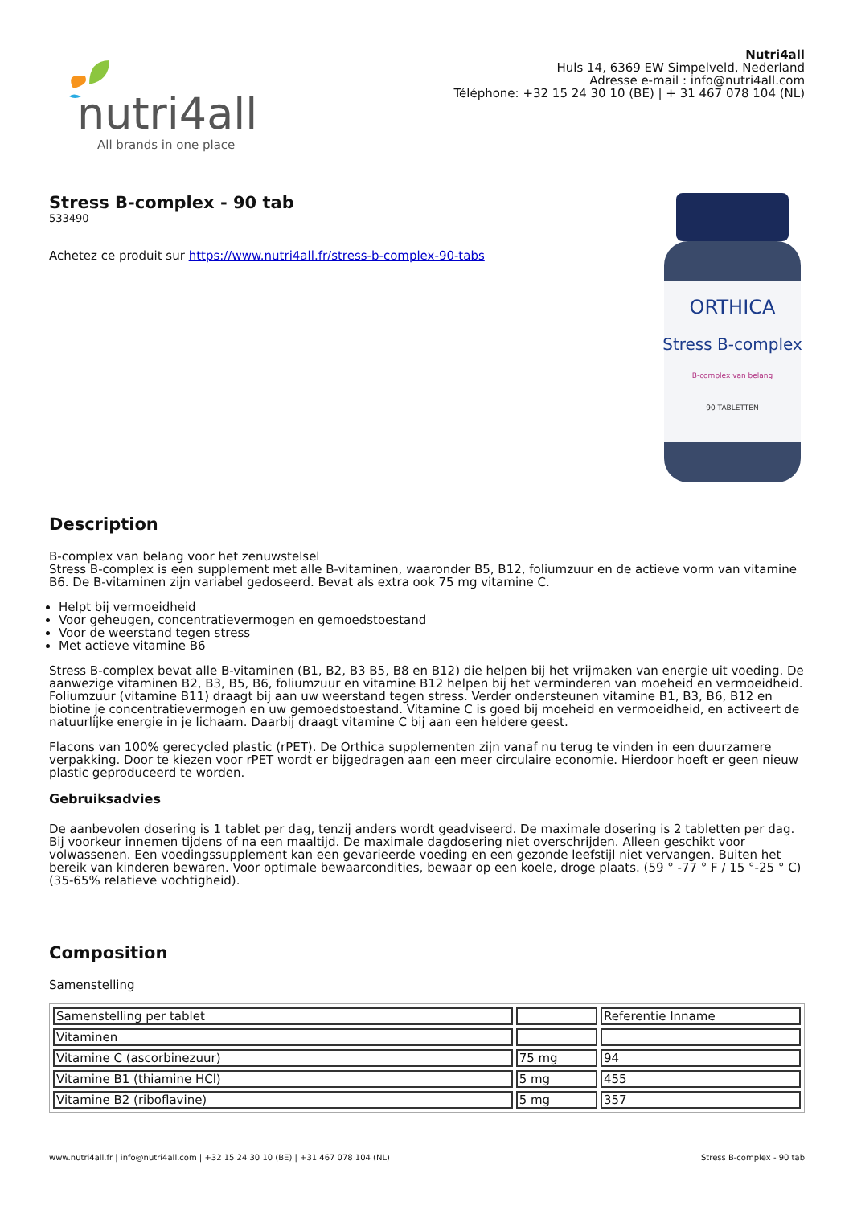nutri4all
All brands in one place
Nutri4all
Huls 14, 6369 EW Simpelveld, Nederland
Adresse e-mail : info@nutri4all.com
Téléphone: +32 15 24 30 10 (BE) | + 31 467 078 104 (NL)
Stress B-complex - 90 tab
533490
Achetez ce produit sur https://www.nutri4all.fr/stress-b-complex-90-tabs
ORTHICA
Stress B-complex
B-complex van belang
90 TABLETTEN
Description
B-complex van belang voor het zenuwstelsel
Stress B-complex is een supplement met alle B-vitaminen, waaronder B5, B12, foliumzuur en de actieve vorm van vitamine B6. De B-vitaminen zijn variabel gedoseerd. Bevat als extra ook 75 mg vitamine C.
Helpt bij vermoeidheid
Voor geheugen, concentratievermogen en gemoedstoestand
Voor de weerstand tegen stress
Met actieve vitamine B6
Stress B-complex bevat alle B-vitaminen (B1, B2, B3 B5, B8 en B12) die helpen bij het vrijmaken van energie uit voeding. De aanwezige vitaminen B2, B3, B5, B6, foliumzuur en vitamine B12 helpen bij het verminderen van moeheid en vermoeidheid. Foliumzuur (vitamine B11) draagt bij aan uw weerstand tegen stress. Verder ondersteunen vitamine B1, B3, B6, B12 en biotine je concentratievermogen en uw gemoedstoestand. Vitamine C is goed bij moeheid en vermoeidheid, en activeert de natuurlijke energie in je lichaam. Daarbij draagt vitamine C bij aan een heldere geest.
Flacons van 100% gerecycled plastic (rPET). De Orthica supplementen zijn vanaf nu terug te vinden in een duurzamere verpakking. Door te kiezen voor rPET wordt er bijgedragen aan een meer circulaire economie. Hierdoor hoeft er geen nieuw plastic geproduceerd te worden.
Gebruiksadvies
De aanbevolen dosering is 1 tablet per dag, tenzij anders wordt geadviseerd. De maximale dosering is 2 tabletten per dag. Bij voorkeur innemen tijdens of na een maaltijd. De maximale dagdosering niet overschrijden. Alleen geschikt voor volwassenen. Een voedingssupplement kan een gevarieerde voeding en een gezonde leefstijl niet vervangen. Buiten het bereik van kinderen bewaren. Voor optimale bewaarcondities, bewaar op een koele, droge plaats. (59 ° -77 ° F / 15 °-25 ° C) (35-65% relatieve vochtigheid).
Composition
Samenstelling
| Samenstelling per tablet | | Referentie Inname |
| Vitaminen | | |
| Vitamine C (ascorbinezuur) | 75 mg | 94 |
| Vitamine B1 (thiamine HCl) | 5 mg | 455 |
| Vitamine B2 (riboflavine) | 5 mg | 357 |
www.nutri4all.fr | info@nutri4all.com | +32 15 24 30 10 (BE) | +31 467 078 104 (NL) Stress B-complex - 90 tab